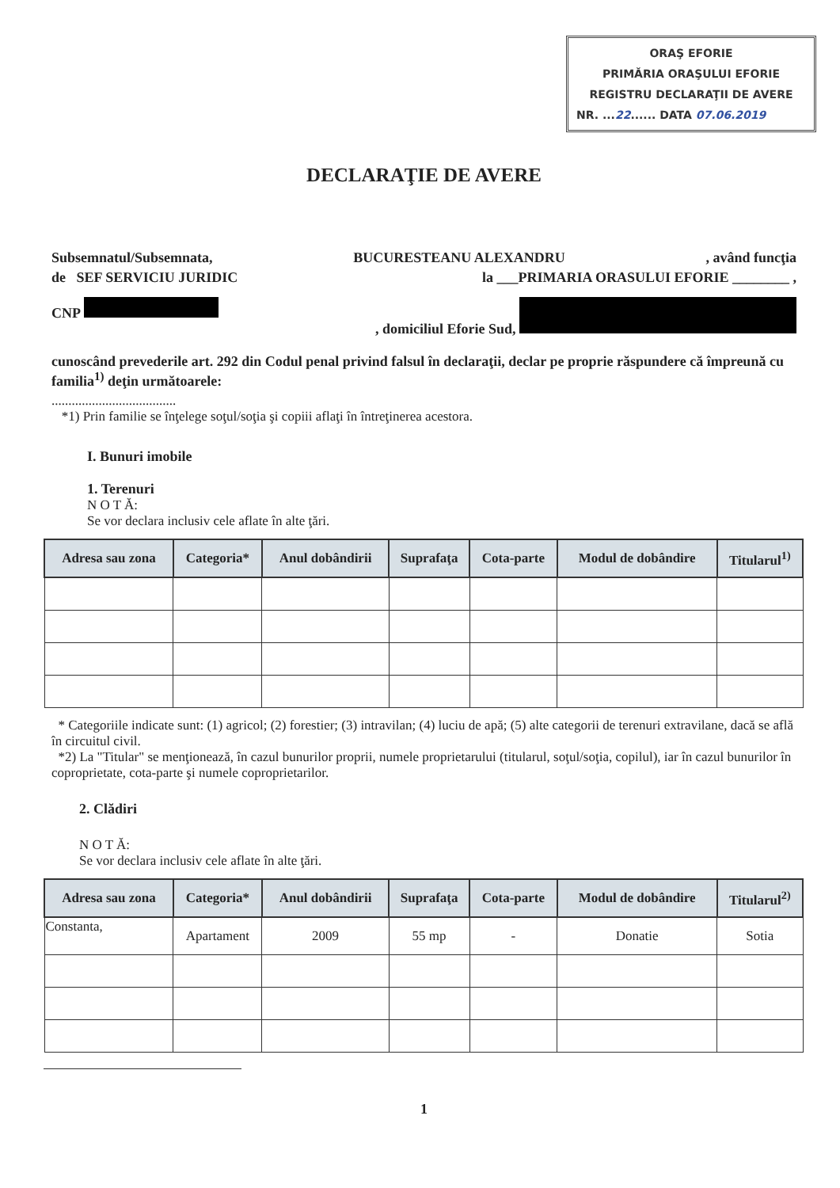ORAŞ EFORIE
PRIMĂRIA ORAŞULUI EFORIE
REGISTRU DECLARAŢII DE AVERE
NR. ...22...... DATA 07.06.2019
DECLARAŢIE DE AVERE
Subsemnatul/Subsemnata, BUCURESTEANU ALEXANDRU, având funcţia
de SEF SERVICIU JURIDIC la ___PRIMARIA ORASULUI EFORIE ________ ,
CNP , domiciliul Eforie Sud,
cunoscând prevederile art. 292 din Codul penal privind falsul în declaraţii, declar pe proprie răspundere că împreună cu familia<sup>1)</sup> deţin următoarele:
.....................................
*1) Prin familie se înţelege soţul/soţia şi copiii aflaţi în întreţinerea acestora.
I. Bunuri imobile
1. Terenuri
N O T Ă:
Se vor declara inclusiv cele aflate în alte ţări.
| Adresa sau zona | Categoria* | Anul dobândirii | Suprafaţa | Cota-parte | Modul de dobândire | Titularul<sup>1)</sup> |
| --- | --- | --- | --- | --- | --- | --- |
* Categoriile indicate sunt: (1) agricol; (2) forestier; (3) intravilan; (4) luciu de apă; (5) alte categorii de terenuri extravilane, dacă se află în circuitul civil.
*2) La "Titular" se menţionează, în cazul bunurilor proprii, numele proprietarului (titularul, soţul/soţia, copilul), iar în cazul bunurilor în coproprietate, cota-parte şi numele coproprietarilor.
2. Clădiri
N O T Ă:
Se vor declara inclusiv cele aflate în alte ţări.
| Adresa sau zona | Categoria* | Anul dobândirii | Suprafaţa | Cota-parte | Modul de dobândire | Titularul<sup>2)</sup> |
| --- | --- | --- | --- | --- | --- | --- |
| Constanta, | Apartament | 2009 | 55 mp | - | Donatie | Sotia |
1